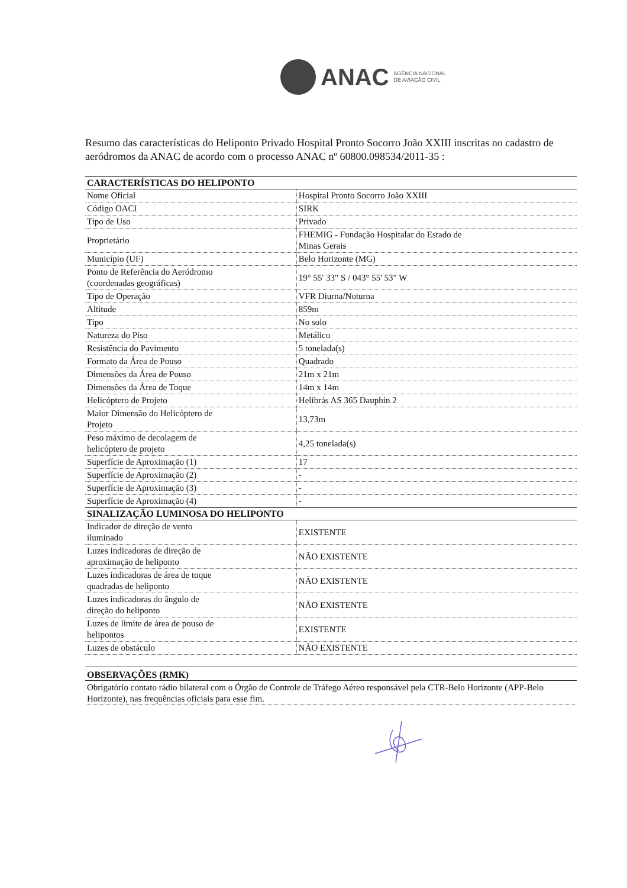ANAC AGÊNCIA NACIONAL
DE AVIAÇÃO CIVIL
Resumo das características do Heliponto Privado Hospital Pronto Socorro João XXIII inscritas no cadastro de aeródromos da ANAC de acordo com o processo ANAC nº 60800.098534/2011-35 :
| CARACTERÍSTICAS DO HELIPONTO | |
| --- | --- |
| Nome Oficial | Hospital Pronto Socorro João XXIII |
| Código OACI | SIRK |
| Tipo de Uso | Privado |
| Proprietário | FHEMIG - Fundação Hospitalar do Estado de Minas Gerais |
| Município (UF) | Belo Horizonte (MG) |
| Ponto de Referência do Aeródromo (coordenadas geográficas) | 19° 55' 33" S / 043° 55' 53" W |
| Tipo de Operação | VFR Diurna/Noturna |
| Altitude | 859m |
| Tipo | No solo |
| Natureza do Piso | Metálico |
| Resistência do Pavimento | 5 tonelada(s) |
| Formato da Área de Pouso | Quadrado |
| Dimensões da Área de Pouso | 21m x 21m |
| Dimensões da Área de Toque | 14m x 14m |
| Helicóptero de Projeto | Helibrás AS 365 Dauphin 2 |
| Maior Dimensão do Helicóptero de Projeto | 13,73m |
| Peso máximo de decolagem de helicóptero de projeto | 4,25 tonelada(s) |
| Superfície de Aproximação (1) | 17 |
| Superfície de Aproximação (2) | - |
| Superfície de Aproximação (3) | - |
| Superfície de Aproximação (4) | - |
| SINALIZAÇÃO LUMINOSA DO HELIPONTO | |
| Indicador de direção de vento iluminado | EXISTENTE |
| Luzes indicadoras de direção de aproximação de heliponto | NÃO EXISTENTE |
| Luzes indicadoras de área de toque quadradas de heliponto | NÃO EXISTENTE |
| Luzes indicadoras do ângulo de direção do heliponto | NÃO EXISTENTE |
| Luzes de limite de área de pouso de helipontos | EXISTENTE |
| Luzes de obstáculo | NÃO EXISTENTE |
OBSERVAÇÕES (RMK)
Obrigatório contato rádio bilateral com o Órgão de Controle de Tráfego Aéreo responsável pela CTR-Belo Horizonte (APP-Belo Horizonte), nas frequências oficiais para esse fim.